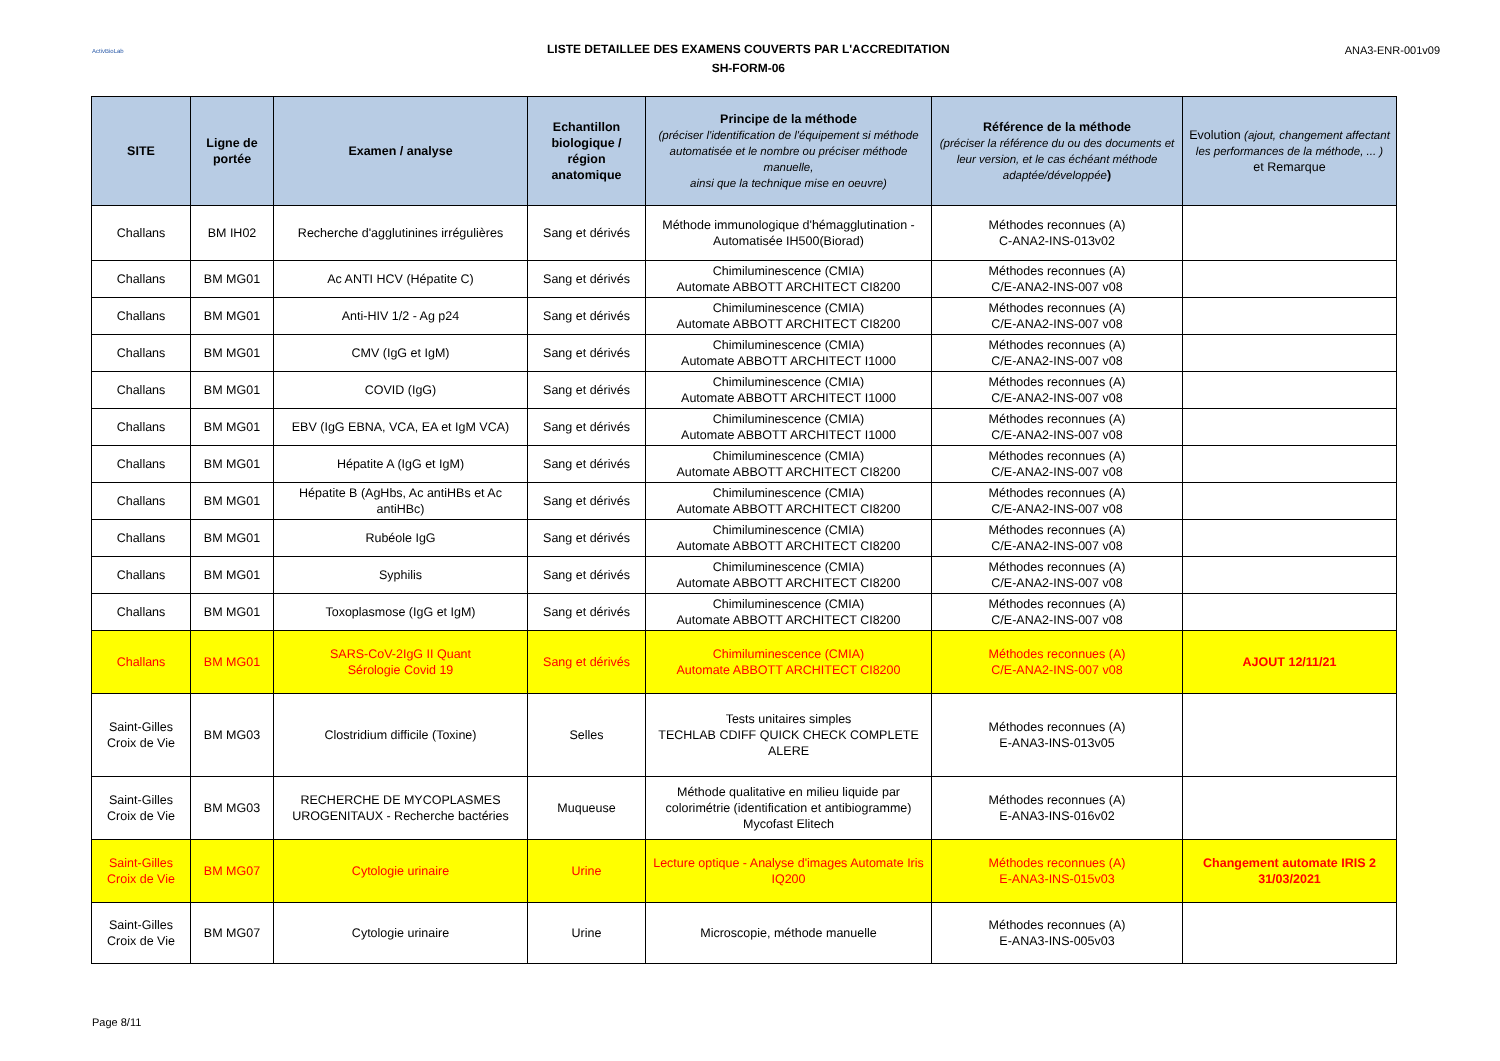ActivBioLab
LISTE DETAILLEE DES EXAMENS COUVERTS PAR L'ACCREDITATION
SH-FORM-06
ANA3-ENR-001v09
| SITE | Ligne de portée | Examen / analyse | Echantillon biologique / région anatomique | Principe de la méthode (préciser l'identification de l'équipement si méthode automatisée et le nombre ou préciser méthode manuelle, ainsi que la technique mise en oeuvre) | Référence de la méthode (préciser la référence du ou des documents et leur version, et le cas échéant méthode adaptée/développée ) | Evolution (ajout, changement affectant les performances de la méthode, ... ) et Remarque |
| --- | --- | --- | --- | --- | --- | --- |
| Challans | BM IH02 | Recherche d'agglutinines irrégulières | Sang et dérivés | Méthode immunologique d'hémagglutination - Automatisée IH500(Biorad) | Méthodes reconnues (A) C-ANA2-INS-013v02 | |
| Challans | BM MG01 | Ac ANTI HCV (Hépatite C) | Sang et dérivés | Chimiluminescence (CMIA) Automate ABBOTT ARCHITECT CI8200 | Méthodes reconnues (A) C/E-ANA2-INS-007 v08 | |
| Challans | BM MG01 | Anti-HIV 1/2 - Ag p24 | Sang et dérivés | Chimiluminescence (CMIA) Automate ABBOTT ARCHITECT CI8200 | Méthodes reconnues (A) C/E-ANA2-INS-007 v08 | |
| Challans | BM MG01 | CMV (IgG et IgM) | Sang et dérivés | Chimiluminescence (CMIA) Automate ABBOTT ARCHITECT I1000 | Méthodes reconnues (A) C/E-ANA2-INS-007 v08 | |
| Challans | BM MG01 | COVID (IgG) | Sang et dérivés | Chimiluminescence (CMIA) Automate ABBOTT ARCHITECT I1000 | Méthodes reconnues (A) C/E-ANA2-INS-007 v08 | |
| Challans | BM MG01 | EBV (IgG EBNA, VCA, EA et IgM VCA) | Sang et dérivés | Chimiluminescence (CMIA) Automate ABBOTT ARCHITECT I1000 | Méthodes reconnues (A) C/E-ANA2-INS-007 v08 | |
| Challans | BM MG01 | Hépatite A (IgG et IgM) | Sang et dérivés | Chimiluminescence (CMIA) Automate ABBOTT ARCHITECT CI8200 | Méthodes reconnues (A) C/E-ANA2-INS-007 v08 | |
| Challans | BM MG01 | Hépatite B (AgHbs, Ac antiHBs et Ac antiHBc) | Sang et dérivés | Chimiluminescence (CMIA) Automate ABBOTT ARCHITECT CI8200 | Méthodes reconnues (A) C/E-ANA2-INS-007 v08 | |
| Challans | BM MG01 | Rubéole IgG | Sang et dérivés | Chimiluminescence (CMIA) Automate ABBOTT ARCHITECT CI8200 | Méthodes reconnues (A) C/E-ANA2-INS-007 v08 | |
| Challans | BM MG01 | Syphilis | Sang et dérivés | Chimiluminescence (CMIA) Automate ABBOTT ARCHITECT CI8200 | Méthodes reconnues (A) C/E-ANA2-INS-007 v08 | |
| Challans | BM MG01 | Toxoplasmose (IgG et IgM) | Sang et dérivés | Chimiluminescence (CMIA) Automate ABBOTT ARCHITECT CI8200 | Méthodes reconnues (A) C/E-ANA2-INS-007 v08 | |
| Challans | BM MG01 | SARS-CoV-2IgG II Quant Sérologie Covid 19 | Sang et dérivés | Chimiluminescence (CMIA) Automate ABBOTT ARCHITECT CI8200 | Méthodes reconnues (A) C/E-ANA2-INS-007 v08 | AJOUT 12/11/21 |
| Saint-Gilles Croix de Vie | BM MG03 | Clostridium difficile (Toxine) | Selles | Tests unitaires simples TECHLAB CDIFF QUICK CHECK COMPLETE ALERE | Méthodes reconnues (A) E-ANA3-INS-013v05 | |
| Saint-Gilles Croix de Vie | BM MG03 | RECHERCHE DE MYCOPLASMES UROGENITAUX - Recherche bactéries | Muqueuse | Méthode qualitative en milieu liquide par colorimétrie (identification et antibiogramme) Mycofast Elitech | Méthodes reconnues (A) E-ANA3-INS-016v02 | |
| Saint-Gilles Croix de Vie | BM MG07 | Cytologie urinaire | Urine | Lecture optique - Analyse d'images Automate Iris IQ200 | Méthodes reconnues (A) E-ANA3-INS-015v03 | Changement automate IRIS 2 31/03/2021 |
| Saint-Gilles Croix de Vie | BM MG07 | Cytologie urinaire | Urine | Microscopie, méthode manuelle | Méthodes reconnues (A) E-ANA3-INS-005v03 | |
Page 8/11